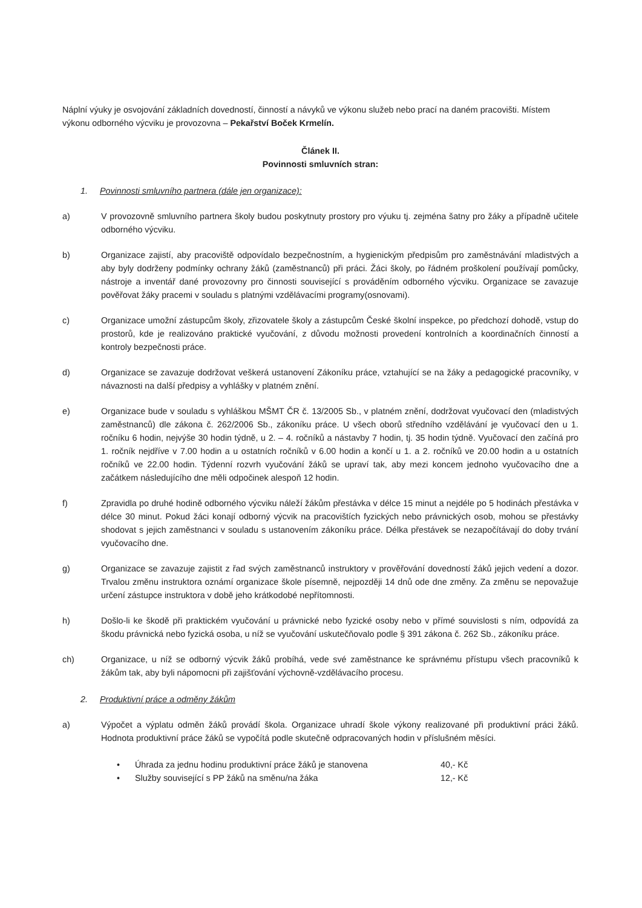Náplní výuky je osvojování základních dovedností, činností a návyků ve výkonu služeb nebo prací na daném pracovišti. Místem výkonu odborného výcviku je provozovna – Pekařství Boček Krmelín.
Článek II.
Povinnosti smluvních stran:
1. Povinnosti smluvního partnera (dále jen organizace):
a) V provozovně smluvního partnera školy budou poskytnuty prostory pro výuku tj. zejména šatny pro žáky a případně učitele odborného výcviku.
b) Organizace zajistí, aby pracoviště odpovídalo bezpečnostním, a hygienickým předpisům pro zaměstnávání mladistvých a aby byly dodrženy podmínky ochrany žáků (zaměstnanců) při práci. Žáci školy, po řádném proškolení používají pomůcky, nástroje a inventář dané provozovny pro činnosti související s prováděním odborného výcviku. Organizace se zavazuje pověřovat žáky pracemi v souladu s platnými vzdělávacími programy(osnovami).
c) Organizace umožní zástupcům školy, zřizovatele školy a zástupcům České školní inspekce, po předchozí dohodě, vstup do prostorů, kde je realizováno praktické vyučování, z důvodu možnosti provedení kontrolních a koordinačních činností a kontroly bezpečnosti práce.
d) Organizace se zavazuje dodržovat veškerá ustanovení Zákoníku práce, vztahující se na žáky a pedagogické pracovníky, v návaznosti na další předpisy a vyhlášky v platném znění.
e) Organizace bude v souladu s vyhláškou MŠMT ČR č. 13/2005 Sb., v platném znění, dodržovat vyučovací den (mladistvých zaměstnanců) dle zákona č. 262/2006 Sb., zákoníku práce. U všech oborů středního vzdělávání je vyučovací den u 1. ročníku 6 hodin, nejvýše 30 hodin týdně, u 2. – 4. ročníků a nástavby 7 hodin, tj. 35 hodin týdně. Vyučovací den začíná pro 1. ročník nejdříve v 7.00 hodin a u ostatních ročníků v 6.00 hodin a končí u 1. a 2. ročníků ve 20.00 hodin a u ostatních ročníků ve 22.00 hodin. Týdenní rozvrh vyučování žáků se upraví tak, aby mezi koncem jednoho vyučovacího dne a začátkem následujícího dne měli odpočinek alespoň 12 hodin.
f) Zpravidla po druhé hodině odborného výcviku náleží žákům přestávka v délce 15 minut a nejdéle po 5 hodinách přestávka v délce 30 minut. Pokud žáci konají odborný výcvik na pracovištích fyzických nebo právnických osob, mohou se přestávky shodovat s jejich zaměstnanci v souladu s ustanovením zákoníku práce. Délka přestávek se nezapočítávají do doby trvání vyučovacího dne.
g) Organizace se zavazuje zajistit z řad svých zaměstnanců instruktory v prověřování dovedností žáků jejich vedení a dozor. Trvalou změnu instruktora oznámí organizace škole písemně, nejpozději 14 dnů ode dne změny. Za změnu se nepovažuje určení zástupce instruktora v době jeho krátkodobé nepřítomnosti.
h) Došlo-li ke škodě při praktickém vyučování u právnické nebo fyzické osoby nebo v přímé souvislosti s ním, odpovídá za škodu právnická nebo fyzická osoba, u níž se vyučování uskutečňovalo podle § 391 zákona č. 262 Sb., zákoníku práce.
ch) Organizace, u níž se odborný výcvik žáků probíhá, vede své zaměstnance ke správnému přístupu všech pracovníků k žákům tak, aby byli nápomocni při zajišťování výchovně-vzdělávacího procesu.
2. Produktivní práce a odměny žákům
a) Výpočet a výplatu odměn žáků provádí škola. Organizace uhradí škole výkony realizované při produktivní práci žáků. Hodnota produktivní práce žáků se vypočítá podle skutečně odpracovaných hodin v příslušném měsíci.
• Úhrada za jednu hodinu produktivní práce žáků je stanovena 40,- Kč
• Služby související s PP žáků na směnu/na žáka 12,- Kč